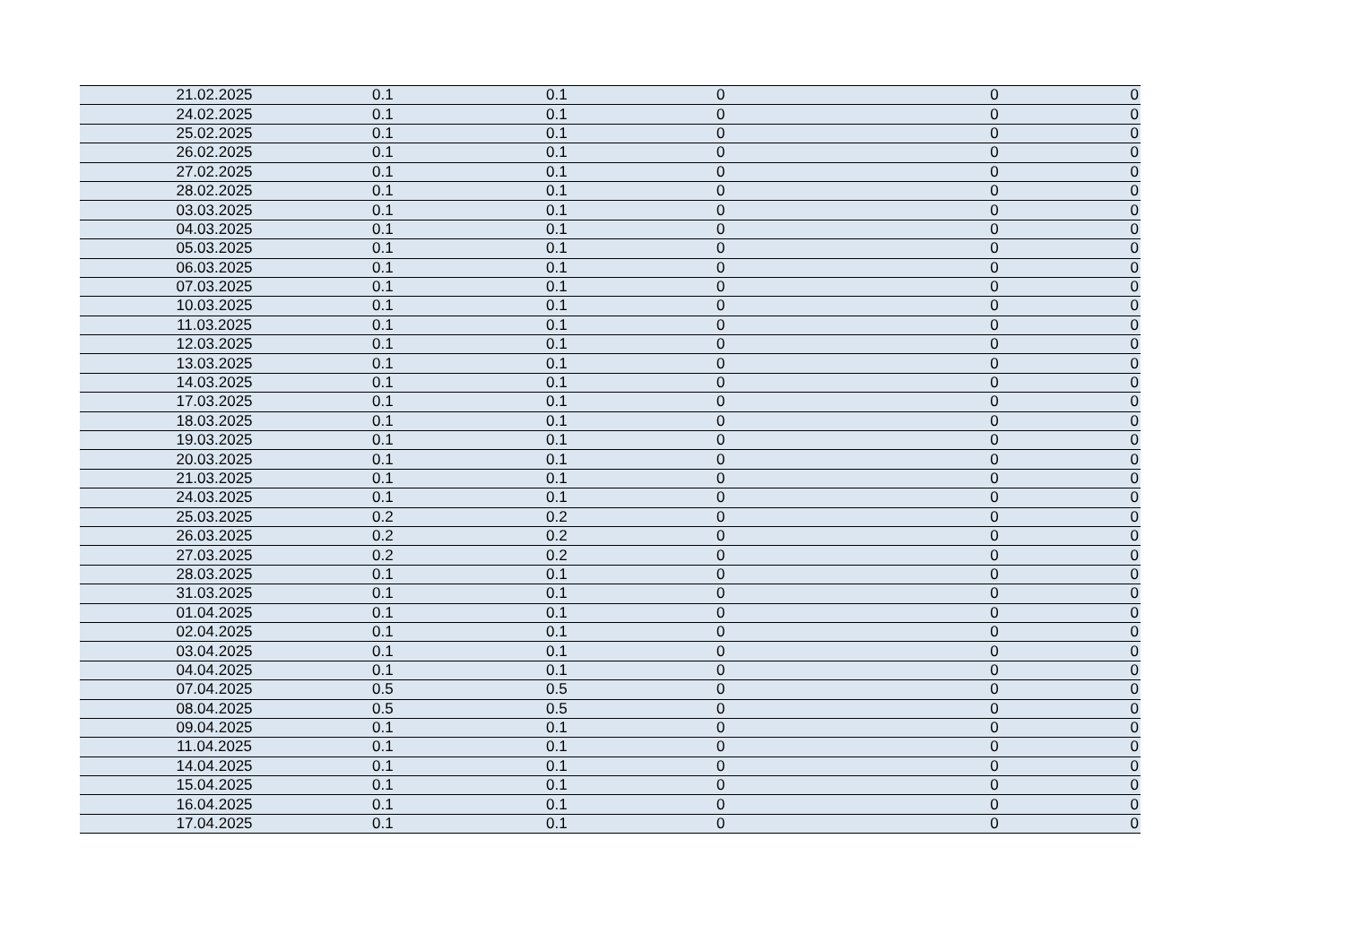| 21.02.2025 | 0.1 | 0.1 | 0 | 0 | 0 |
| 24.02.2025 | 0.1 | 0.1 | 0 | 0 | 0 |
| 25.02.2025 | 0.1 | 0.1 | 0 | 0 | 0 |
| 26.02.2025 | 0.1 | 0.1 | 0 | 0 | 0 |
| 27.02.2025 | 0.1 | 0.1 | 0 | 0 | 0 |
| 28.02.2025 | 0.1 | 0.1 | 0 | 0 | 0 |
| 03.03.2025 | 0.1 | 0.1 | 0 | 0 | 0 |
| 04.03.2025 | 0.1 | 0.1 | 0 | 0 | 0 |
| 05.03.2025 | 0.1 | 0.1 | 0 | 0 | 0 |
| 06.03.2025 | 0.1 | 0.1 | 0 | 0 | 0 |
| 07.03.2025 | 0.1 | 0.1 | 0 | 0 | 0 |
| 10.03.2025 | 0.1 | 0.1 | 0 | 0 | 0 |
| 11.03.2025 | 0.1 | 0.1 | 0 | 0 | 0 |
| 12.03.2025 | 0.1 | 0.1 | 0 | 0 | 0 |
| 13.03.2025 | 0.1 | 0.1 | 0 | 0 | 0 |
| 14.03.2025 | 0.1 | 0.1 | 0 | 0 | 0 |
| 17.03.2025 | 0.1 | 0.1 | 0 | 0 | 0 |
| 18.03.2025 | 0.1 | 0.1 | 0 | 0 | 0 |
| 19.03.2025 | 0.1 | 0.1 | 0 | 0 | 0 |
| 20.03.2025 | 0.1 | 0.1 | 0 | 0 | 0 |
| 21.03.2025 | 0.1 | 0.1 | 0 | 0 | 0 |
| 24.03.2025 | 0.1 | 0.1 | 0 | 0 | 0 |
| 25.03.2025 | 0.2 | 0.2 | 0 | 0 | 0 |
| 26.03.2025 | 0.2 | 0.2 | 0 | 0 | 0 |
| 27.03.2025 | 0.2 | 0.2 | 0 | 0 | 0 |
| 28.03.2025 | 0.1 | 0.1 | 0 | 0 | 0 |
| 31.03.2025 | 0.1 | 0.1 | 0 | 0 | 0 |
| 01.04.2025 | 0.1 | 0.1 | 0 | 0 | 0 |
| 02.04.2025 | 0.1 | 0.1 | 0 | 0 | 0 |
| 03.04.2025 | 0.1 | 0.1 | 0 | 0 | 0 |
| 04.04.2025 | 0.1 | 0.1 | 0 | 0 | 0 |
| 07.04.2025 | 0.5 | 0.5 | 0 | 0 | 0 |
| 08.04.2025 | 0.5 | 0.5 | 0 | 0 | 0 |
| 09.04.2025 | 0.1 | 0.1 | 0 | 0 | 0 |
| 11.04.2025 | 0.1 | 0.1 | 0 | 0 | 0 |
| 14.04.2025 | 0.1 | 0.1 | 0 | 0 | 0 |
| 15.04.2025 | 0.1 | 0.1 | 0 | 0 | 0 |
| 16.04.2025 | 0.1 | 0.1 | 0 | 0 | 0 |
| 17.04.2025 | 0.1 | 0.1 | 0 | 0 | 0 |